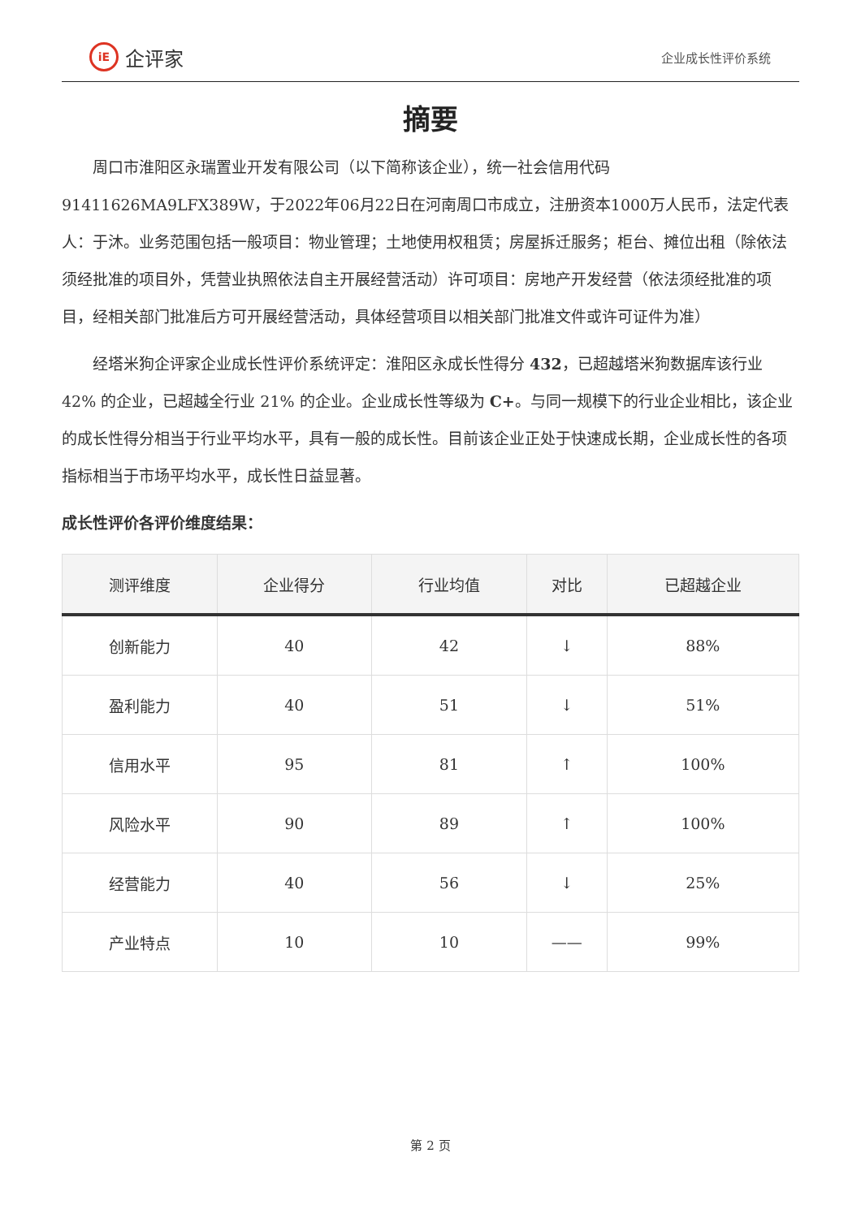iE
企评家
企业成长性评价系统
摘要
周口市淮阳区永瑞置业开发有限公司（以下简称该企业），统一社会信用代码91411626MA9LFX389W，于2022年06月22日在河南周口市成立，注册资本1000万人民币，法定代表人：于沐。业务范围包括一般项目：物业管理；土地使用权租赁；房屋拆迁服务；柜台、摊位出租（除依法须经批准的项目外，凭营业执照依法自主开展经营活动）许可项目：房地产开发经营（依法须经批准的项目，经相关部门批准后方可开展经营活动，具体经营项目以相关部门批准文件或许可证件为准）
经塔米狗企评家企业成长性评价系统评定：淮阳区永成长性得分 432，已超越塔米狗数据库该行业 42% 的企业，已超越全行业 21% 的企业。企业成长性等级为 C+。与同一规模下的行业企业相比，该企业的成长性得分相当于行业平均水平，具有一般的成长性。目前该企业正处于快速成长期，企业成长性的各项指标相当于市场平均水平，成长性日益显著。
成长性评价各评价维度结果：
| 测评维度 | 企业得分 | 行业均值 | 对比 | 已超越企业 |
| --- | --- | --- | --- | --- |
| 创新能力 | 40 | 42 | ↓ | 88% |
| 盈利能力 | 40 | 51 | ↓ | 51% |
| 信用水平 | 95 | 81 | ↑ | 100% |
| 风险水平 | 90 | 89 | ↑ | 100% |
| 经营能力 | 40 | 56 | ↓ | 25% |
| 产业特点 | 10 | 10 | —— | 99% |
第 2 页